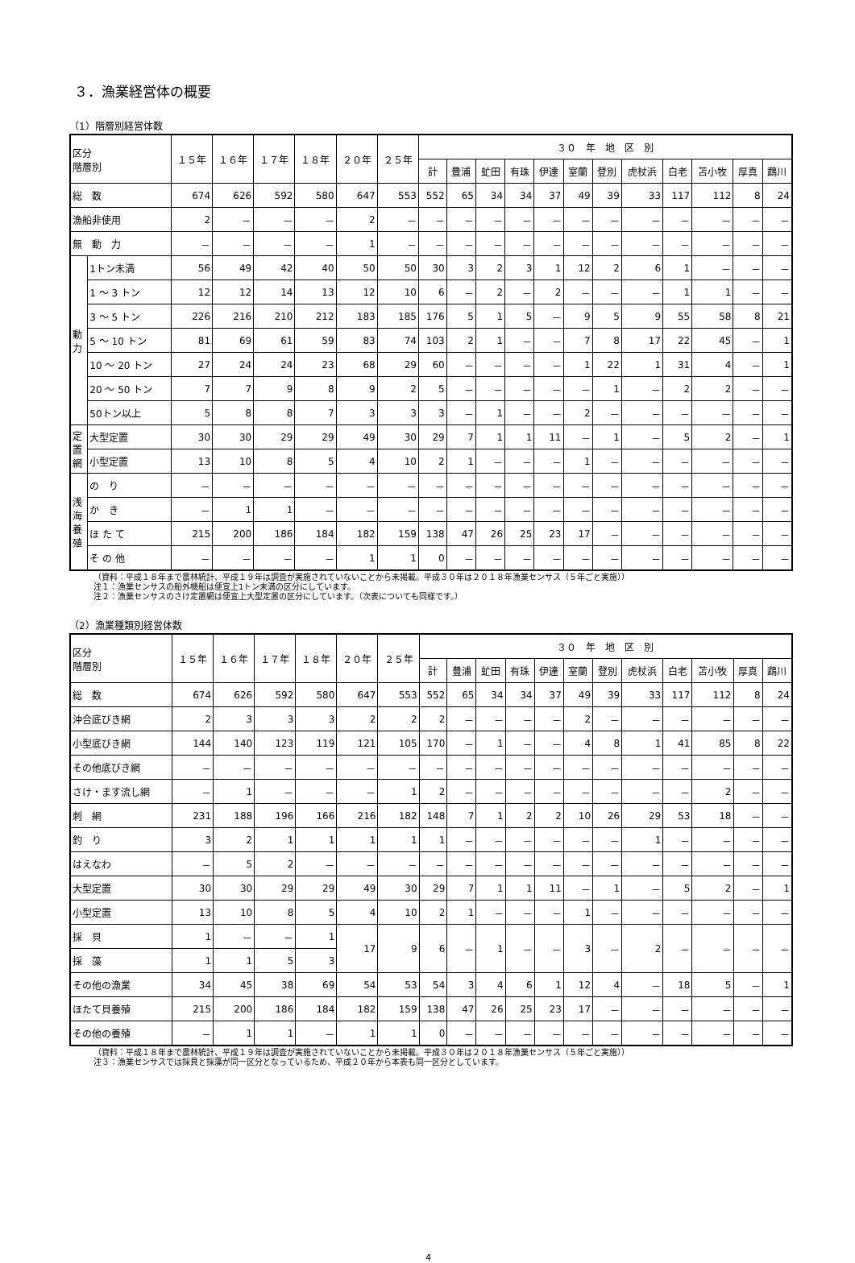３．漁業経営体の概要
（1）階層別経営体数
| 区分 階層別 | | １５年 | １６年 | １７年 | １８年 | ２０年 | ２５年 | ３０ 年 地 区 別 | | | | | | | | | | | |
| --- | --- | --- | --- | --- | --- | --- | --- | --- | --- | --- | --- | --- | --- | --- | --- | --- | --- | --- | --- |
| | | | | | | | | 計 | 豊浦 | 虻田 | 有珠 | 伊達 | 室蘭 | 登別 | 虎杖浜 | 白老 | 苫小牧 | 厚真 | 鵡川 |
| 総 数 | | 674 | 626 | 592 | 580 | 647 | 553 | 552 | 65 | 34 | 34 | 37 | 49 | 39 | 33 | 117 | 112 | 8 | 24 |
| 漁船非使用 | | 2 | － | － | － | 2 | － | － | － | － | － | － | － | － | － | － | － | － | － |
| 無 動 力 | | － | － | － | － | 1 | － | － | － | － | － | － | － | － | － | － | － | － | － |
| 動 力 | 1トン未満 | 56 | 49 | 42 | 40 | 50 | 50 | 30 | 3 | 2 | 3 | 1 | 12 | 2 | 6 | 1 | － | － | － |
| | 1 ～ 3 トン | 12 | 12 | 14 | 13 | 12 | 10 | 6 | － | 2 | － | 2 | － | － | － | 1 | 1 | － | － |
| | 3 ～ 5 トン | 226 | 216 | 210 | 212 | 183 | 185 | 176 | 5 | 1 | 5 | － | 9 | 5 | 9 | 55 | 58 | 8 | 21 |
| | 5 ～ 10 トン | 81 | 69 | 61 | 59 | 83 | 74 | 103 | 2 | 1 | － | － | 7 | 8 | 17 | 22 | 45 | － | 1 |
| | 10 ～ 20 トン | 27 | 24 | 24 | 23 | 68 | 29 | 60 | － | － | － | － | 1 | 22 | 1 | 31 | 4 | － | 1 |
| | 20 ～ 50 トン | 7 | 7 | 9 | 8 | 9 | 2 | 5 | － | － | － | － | － | 1 | － | 2 | 2 | － | － |
| | 50トン以上 | 5 | 8 | 8 | 7 | 3 | 3 | 3 | － | 1 | － | － | 2 | － | － | － | － | － | － |
| 定 置 網 | 大型定置 | 30 | 30 | 29 | 29 | 49 | 30 | 29 | 7 | 1 | 1 | 11 | － | 1 | － | 5 | 2 | － | 1 |
| | 小型定置 | 13 | 10 | 8 | 5 | 4 | 10 | 2 | 1 | － | － | － | 1 | － | － | － | － | － | － |
| 浅 海 養 殖 | の り | － | － | － | － | － | － | － | － | － | － | － | － | － | － | － | － | － | － |
| | か き | － | 1 | 1 | － | － | － | － | － | － | － | － | － | － | － | － | － | － | － |
| | ほ た て | 215 | 200 | 186 | 184 | 182 | 159 | 138 | 47 | 26 | 25 | 23 | 17 | － | － | － | － | － | － |
| | そ の 他 | － | － | － | － | 1 | 1 | 0 | － | － | － | － | － | － | － | － | － | － | － |
（資料：平成１８年まで農林統計、平成１９年は調査が実施されていないことから未掲載。平成３０年は２０１８年漁業センサス（５年ごと実施））
注１：漁業センサスの船外機船は便宜上1トン未満の区分にしています。
注２：漁業センサスのさけ定置網は便宜上大型定置の区分にしています。（次表についても同様です。）
（2）漁業種類別経営体数
| 区分 階層別 | １５年 | １６年 | １７年 | １８年 | ２０年 | ２５年 | ３０ 年 地 区 別 | | | | | | | | | | | |
| --- | --- | --- | --- | --- | --- | --- | --- | --- | --- | --- | --- | --- | --- | --- | --- | --- | --- | --- |
| | | | | | | | 計 | 豊浦 | 虻田 | 有珠 | 伊達 | 室蘭 | 登別 | 虎杖浜 | 白老 | 苫小牧 | 厚真 | 鵡川 |
| 総 数 | 674 | 626 | 592 | 580 | 647 | 553 | 552 | 65 | 34 | 34 | 37 | 49 | 39 | 33 | 117 | 112 | 8 | 24 |
| 沖合底びき網 | 2 | 3 | 3 | 3 | 2 | 2 | 2 | － | － | － | － | 2 | － | － | － | － | － | － |
| 小型底びき網 | 144 | 140 | 123 | 119 | 121 | 105 | 170 | － | 1 | － | － | 4 | 8 | 1 | 41 | 85 | 8 | 22 |
| その他底びき網 | － | － | － | － | － | － | － | － | － | － | － | － | － | － | － | － | － | － |
| さけ・ます流し網 | － | 1 | － | － | － | 1 | 2 | － | － | － | － | － | － | － | － | 2 | － | － |
| 刺 網 | 231 | 188 | 196 | 166 | 216 | 182 | 148 | 7 | 1 | 2 | 2 | 10 | 26 | 29 | 53 | 18 | － | － |
| 釣 り | 3 | 2 | 1 | 1 | 1 | 1 | 1 | － | － | － | － | － | － | 1 | － | － | － | － |
| はえなわ | － | 5 | 2 | － | － | － | － | － | － | － | － | － | － | － | － | － | － | － |
| 大型定置 | 30 | 30 | 29 | 29 | 49 | 30 | 29 | 7 | 1 | 1 | 11 | － | 1 | － | 5 | 2 | － | 1 |
| 小型定置 | 13 | 10 | 8 | 5 | 4 | 10 | 2 | 1 | － | － | － | 1 | － | － | － | － | － | － |
| 採 貝 | 1 | － | － | 1 | 17 | 9 | 6 | － | 1 | － | － | 3 | － | 2 | － | － | － | － |
| 採 藻 | 1 | 1 | 5 | 3 | | | | | | | | | | | | | | |
| その他の漁業 | 34 | 45 | 38 | 69 | 54 | 53 | 54 | 3 | 4 | 6 | 1 | 12 | 4 | － | 18 | 5 | － | 1 |
| ほたて貝養殖 | 215 | 200 | 186 | 184 | 182 | 159 | 138 | 47 | 26 | 25 | 23 | 17 | － | － | － | － | － | － |
| その他の養殖 | － | 1 | 1 | － | 1 | 1 | 0 | － | － | － | － | － | － | － | － | － | － | － |
（資料：平成１８年まで農林統計、平成１９年は調査が実施されていないことから未掲載。平成３０年は２０１８年漁業センサス（５年ごと実施））
注３：漁業センサスでは採貝と採藻が同一区分となっているため、平成２０年から本表も同一区分としています。
4